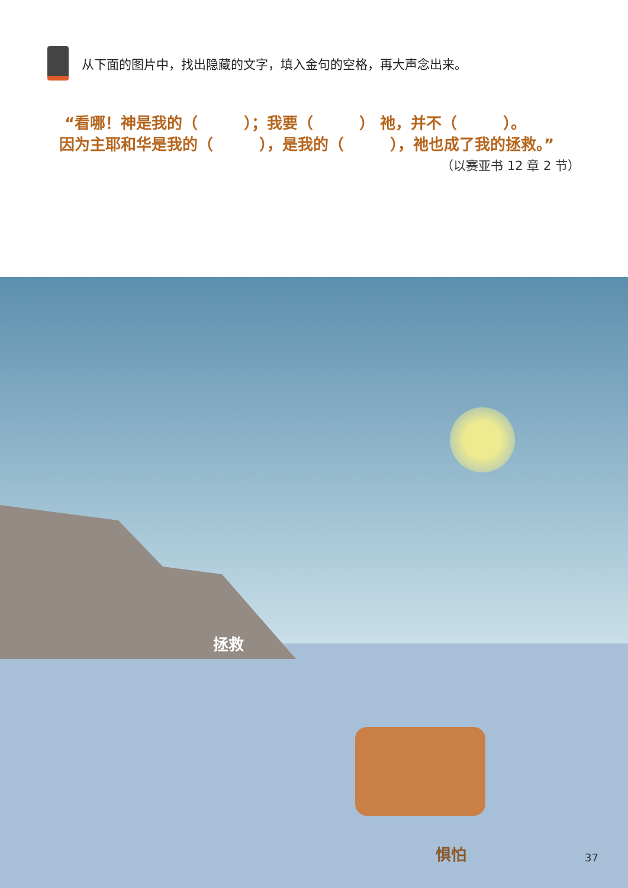从下面的图片中，找出隐藏的文字，填入金句的空格，再大声念出来。
“看哪！神是我的（　　　）；我要（　　　） 祂，并不（　　　）。
因为主耶和华是我的（　　　），是我的（　　　），祂也成了我的拯救。”
（以赛亚书 12 章 2 节）
拯救
惧怕
37